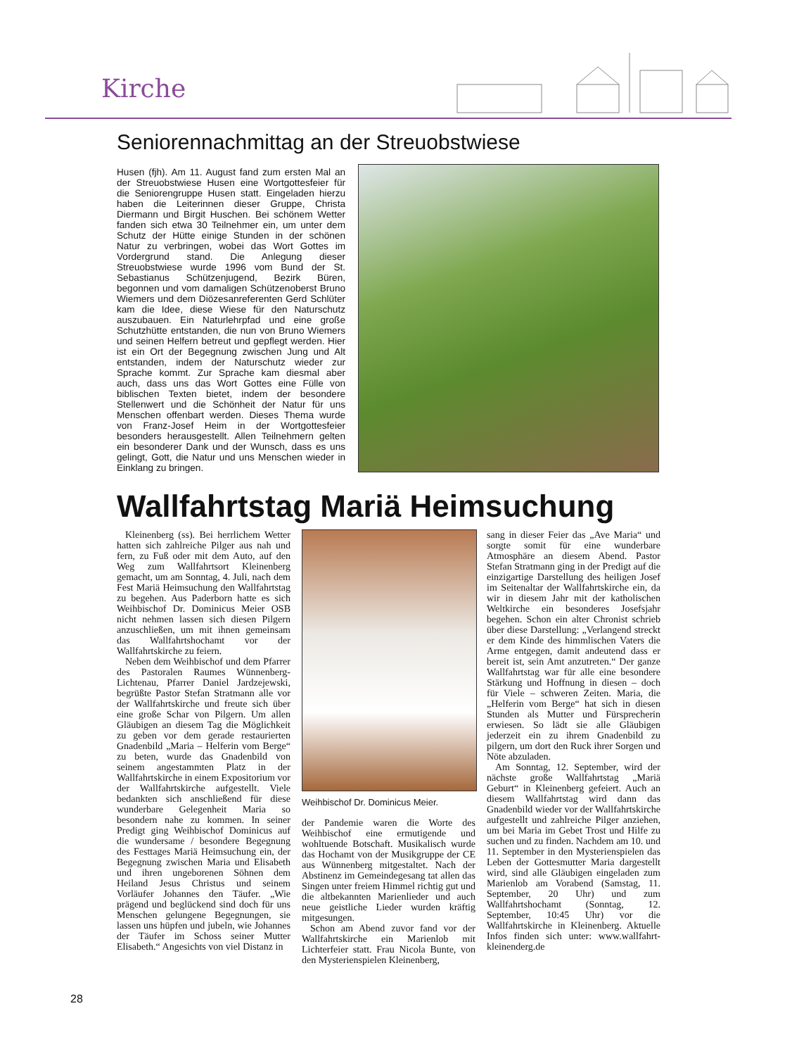Kirche
Seniorennachmittag an der Streuobstwiese
Husen (fjh). Am 11. August fand zum ersten Mal an der Streuobstwiese Husen eine Wortgottesfeier für die Seniorengruppe Husen statt. Eingeladen hierzu haben die Leiterinnen dieser Gruppe, Christa Diermann und Birgit Huschen. Bei schönem Wetter fanden sich etwa 30 Teilnehmer ein, um unter dem Schutz der Hütte einige Stunden in der schönen Natur zu verbringen, wobei das Wort Gottes im Vordergrund stand. Die Anlegung dieser Streuobstwiese wurde 1996 vom Bund der St. Sebastianus Schützenjugend, Bezirk Büren, begonnen und vom damaligen Schützenoberst Bruno Wiemers und dem Diözesanreferenten Gerd Schlüter kam die Idee, diese Wiese für den Naturschutz auszubauen. Ein Naturlehrpfad und eine große Schutzhütte entstanden, die nun von Bruno Wiemers und seinen Helfern betreut und gepflegt werden. Hier ist ein Ort der Begegnung zwischen Jung und Alt entstanden, indem der Naturschutz wieder zur Sprache kommt. Zur Sprache kam diesmal aber auch, dass uns das Wort Gottes eine Fülle von biblischen Texten bietet, indem der besondere Stellenwert und die Schönheit der Natur für uns Menschen offenbart werden. Dieses Thema wurde von Franz-Josef Heim in der Wortgottesfeier besonders herausgestellt. Allen Teilnehmern gelten ein besonderer Dank und der Wunsch, dass es uns gelingt, Gott, die Natur und uns Menschen wieder in Einklang zu bringen.
Wallfahrtstag Mariä Heimsuchung
Kleinenberg (ss). Bei herrlichem Wetter hatten sich zahlreiche Pilger aus nah und fern, zu Fuß oder mit dem Auto, auf den Weg zum Wallfahrtsort Kleinenberg gemacht, um am Sonntag, 4. Juli, nach dem Fest Mariä Heimsuchung den Wallfahrtstag zu begehen. Aus Paderborn hatte es sich Weihbischof Dr. Dominicus Meier OSB nicht nehmen lassen sich diesen Pilgern anzuschließen, um mit ihnen gemeinsam das Wallfahrtshochamt vor der Wallfahrtskirche zu feiern.
Neben dem Weihbischof und dem Pfarrer des Pastoralen Raumes Wünnenberg-Lichtenau, Pfarrer Daniel Jardzejewski, begrüßte Pastor Stefan Stratmann alle vor der Wallfahrtskirche und freute sich über eine große Schar von Pilgern. Um allen Gläubigen an diesem Tag die Möglichkeit zu geben vor dem gerade restaurierten Gnadenbild „Maria – Helferin vom Berge“ zu beten, wurde das Gnadenbild von seinem angestammten Platz in der Wallfahrtskirche in einem Expositorium vor der Wallfahrtskirche aufgestellt. Viele bedankten sich anschließend für diese wunderbare Gelegenheit Maria so besondern nahe zu kommen. In seiner Predigt ging Weihbischof Dominicus auf die wundersame / besondere Begegnung des Festtages Mariä Heimsuchung ein, der Begegnung zwischen Maria und Elisabeth und ihren ungeborenen Söhnen dem Heiland Jesus Christus und seinem Vorläufer Johannes den Täufer. „Wie prägend und beglückend sind doch für uns Menschen gelungene Begegnungen, sie lassen uns hüpfen und jubeln, wie Johannes der Täufer im Schoss seiner Mutter Elisabeth.“ Angesichts von viel Distanz in
Weihbischof Dr. Dominicus Meier.
der Pandemie waren die Worte des Weihbischof eine ermutigende und wohltuende Botschaft. Musikalisch wurde das Hochamt von der Musikgruppe der CE aus Wünnenberg mitgestaltet. Nach der Abstinenz im Gemeindegesang tat allen das Singen unter freiem Himmel richtig gut und die altbekannten Marienlieder und auch neue geistliche Lieder wurden kräftig mitgesungen.
Schon am Abend zuvor fand vor der Wallfahrtskirche ein Marienlob mit Lichterfeier statt. Frau Nicola Bunte, von den Mysterienspielen Kleinenberg,
sang in dieser Feier das „Ave Maria“ und sorgte somit für eine wunderbare Atmosphäre an diesem Abend. Pastor Stefan Stratmann ging in der Predigt auf die einzigartige Darstellung des heiligen Josef im Seitenaltar der Wallfahrtskirche ein, da wir in diesem Jahr mit der katholischen Weltkirche ein besonderes Josefsjahr begehen. Schon ein alter Chronist schrieb über diese Darstellung: „Verlangend streckt er dem Kinde des himmlischen Vaters die Arme entgegen, damit andeutend dass er bereit ist, sein Amt anzutreten.“ Der ganze Wallfahrtstag war für alle eine besondere Stärkung und Hoffnung in diesen – doch für Viele – schweren Zeiten. Maria, die „Helferin vom Berge“ hat sich in diesen Stunden als Mutter und Fürsprecherin erwiesen. So lädt sie alle Gläubigen jederzeit ein zu ihrem Gnadenbild zu pilgern, um dort den Ruck ihrer Sorgen und Nöte abzuladen.
Am Sonntag, 12. September, wird der nächste große Wallfahrtstag „Mariä Geburt“ in Kleinenberg gefeiert. Auch an diesem Wallfahrtstag wird dann das Gnadenbild wieder vor der Wallfahrtskirche aufgestellt und zahlreiche Pilger anziehen, um bei Maria im Gebet Trost und Hilfe zu suchen und zu finden. Nachdem am 10. und 11. September in den Mysterienspielen das Leben der Gottesmutter Maria dargestellt wird, sind alle Gläubigen eingeladen zum Marienlob am Vorabend (Samstag, 11. September, 20 Uhr) und zum Wallfahrtshochamt (Sonntag, 12. September, 10:45 Uhr) vor die Wallfahrtskirche in Kleinenberg. Aktuelle Infos finden sich unter: www.wallfahrt-kleinenderg.de
28